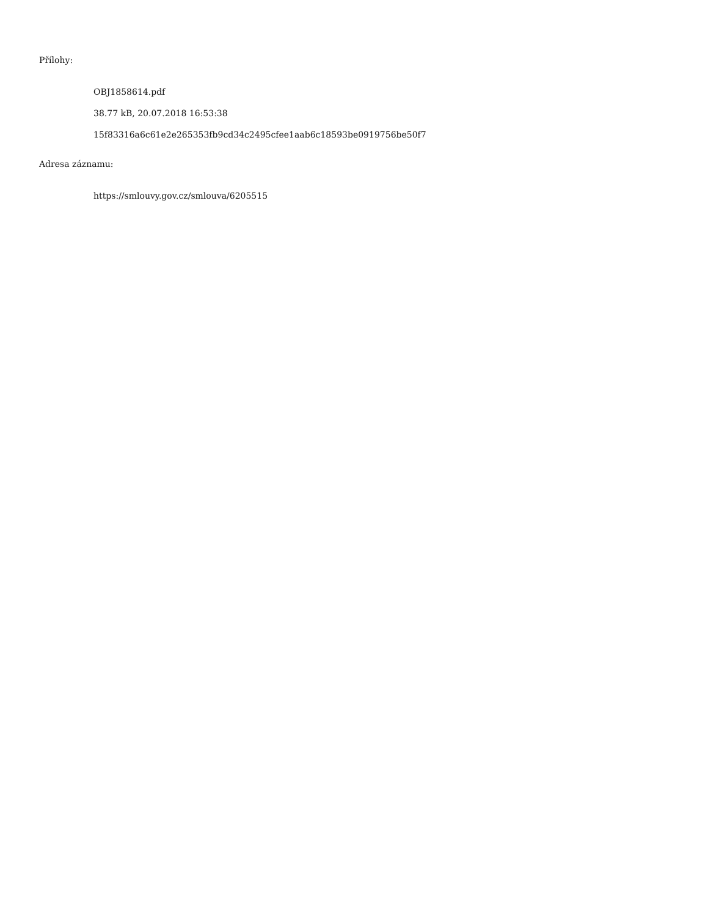Přílohy:
OBJ1858614.pdf
38.77 kB, 20.07.2018 16:53:38
15f83316a6c61e2e265353fb9cd34c2495cfee1aab6c18593be0919756be50f7
Adresa záznamu:
https://smlouvy.gov.cz/smlouva/6205515